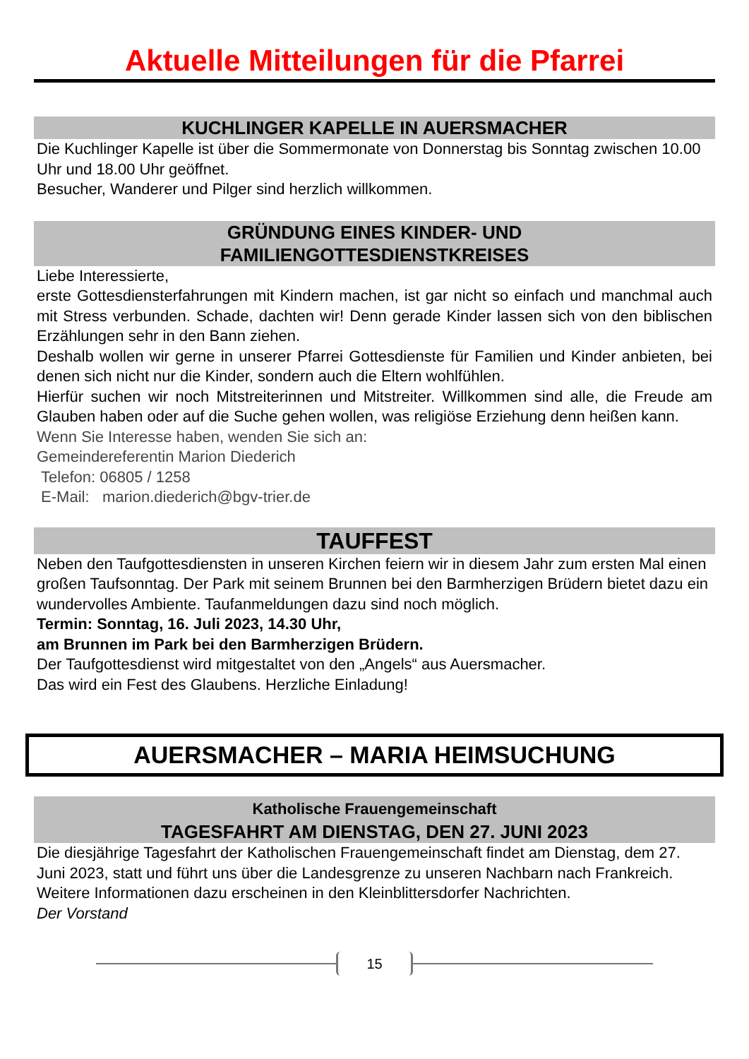Aktuelle Mitteilungen für die Pfarrei
KUCHLINGER KAPELLE IN AUERSMACHER
Die Kuchlinger Kapelle ist über die Sommermonate von Donnerstag bis Sonntag zwischen 10.00 Uhr und 18.00 Uhr geöffnet.
Besucher, Wanderer und Pilger sind herzlich willkommen.
GRÜNDUNG EINES KINDER- UND
FAMILIENGOTTESDIENSTKREISES
Liebe Interessierte,
erste Gottesdiensterfahrungen mit Kindern machen, ist gar nicht so einfach und manchmal auch mit Stress verbunden. Schade, dachten wir! Denn gerade Kinder lassen sich von den biblischen Erzählungen sehr in den Bann ziehen.
Deshalb wollen wir gerne in unserer Pfarrei Gottesdienste für Familien und Kinder anbieten, bei denen sich nicht nur die Kinder, sondern auch die Eltern wohlfühlen.
Hierfür suchen wir noch Mitstreiterinnen und Mitstreiter. Willkommen sind alle, die Freude am Glauben haben oder auf die Suche gehen wollen, was religiöse Erziehung denn heißen kann.
Wenn Sie Interesse haben, wenden Sie sich an:
Gemeindereferentin Marion Diederich
Telefon: 06805 / 1258
E-Mail: marion.diederich@bgv-trier.de
TAUFFEST
Neben den Taufgottesdiensten in unseren Kirchen feiern wir in diesem Jahr zum ersten Mal einen großen Taufsonntag. Der Park mit seinem Brunnen bei den Barmherzigen Brüdern bietet dazu ein wundervolles Ambiente. Taufanmeldungen dazu sind noch möglich.
Termin: Sonntag, 16. Juli 2023, 14.30 Uhr,
am Brunnen im Park bei den Barmherzigen Brüdern.
Der Taufgottesdienst wird mitgestaltet von den „Angels“ aus Auersmacher.
Das wird ein Fest des Glaubens. Herzliche Einladung!
AUERSMACHER – MARIA HEIMSUCHUNG
Katholische Frauengemeinschaft
TAGESFAHRT AM DIENSTAG, DEN 27. JUNI 2023
Die diesjährige Tagesfahrt der Katholischen Frauengemeinschaft findet am Dienstag, dem 27. Juni 2023, statt und führt uns über die Landesgrenze zu unseren Nachbarn nach Frankreich.
Weitere Informationen dazu erscheinen in den Kleinblittersdorfer Nachrichten.
Der Vorstand
15